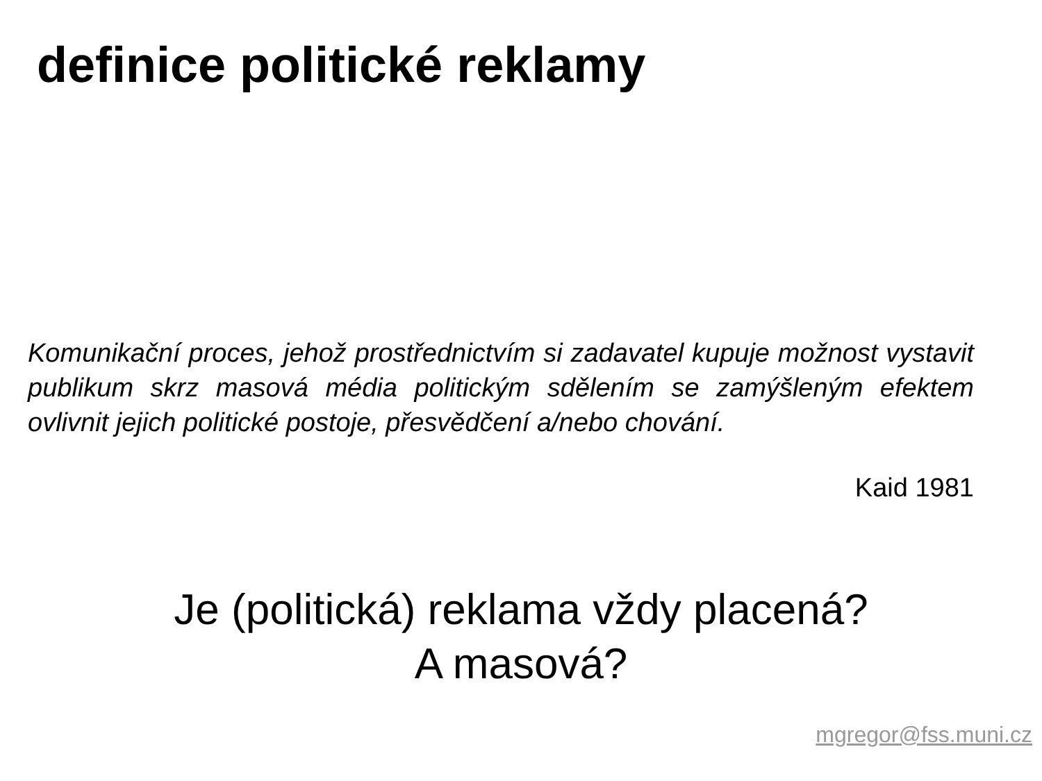definice politické reklamy
Komunikační proces, jehož prostřednictvím si zadavatel kupuje možnost vystavit publikum skrz masová média politickým sdělením se zamýšleným efektem ovlivnit jejich politické postoje, přesvědčení a/nebo chování.
Kaid 1981
Je (politická) reklama vždy placená?
A masová?
mgregor@fss.muni.cz